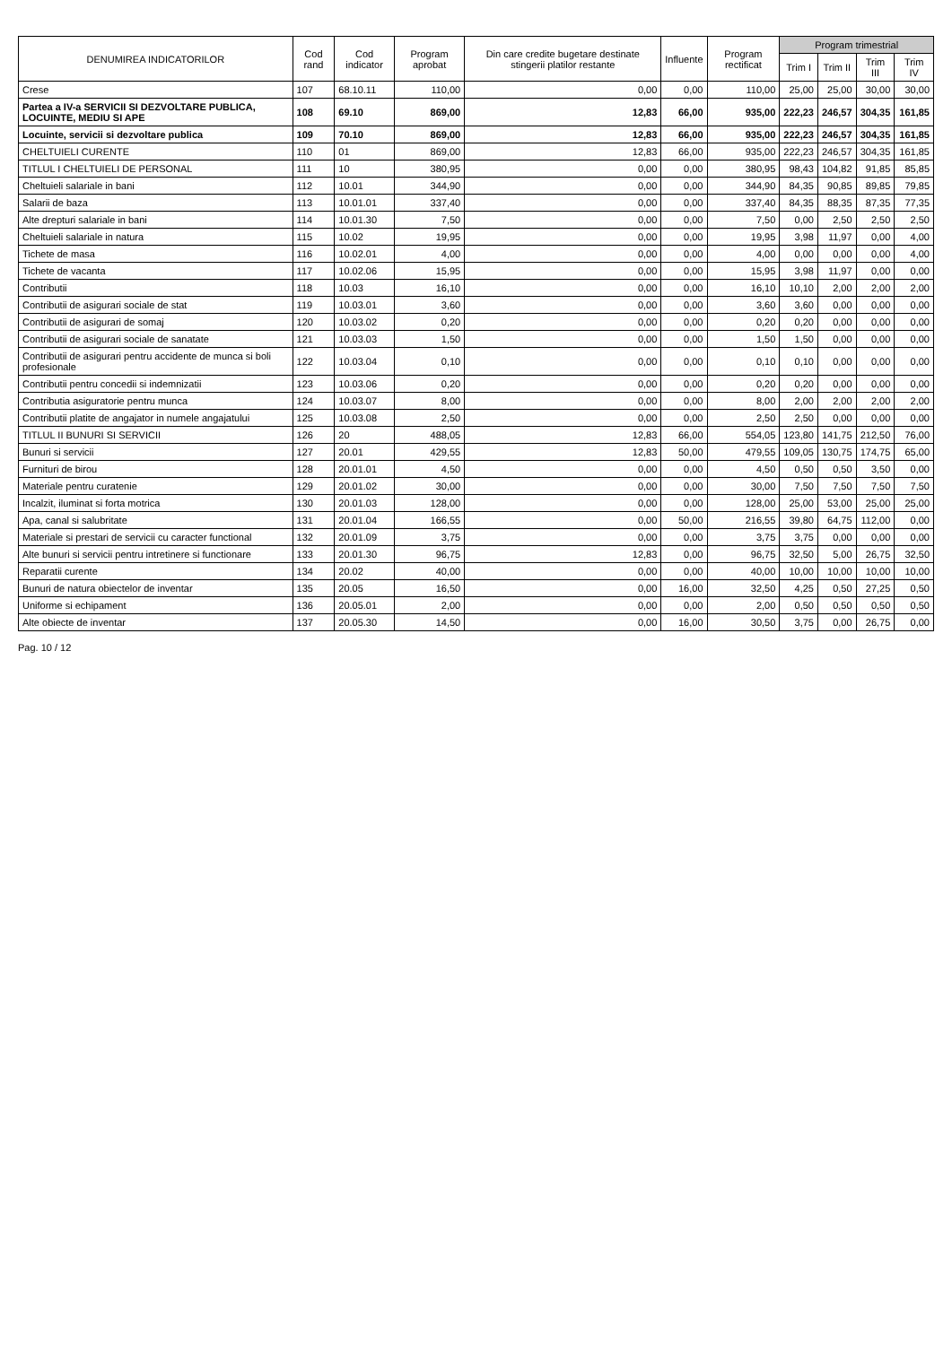| DENUMIREA INDICATORILOR | Cod rand | Cod indicator | Program aprobat | Din care credite bugetare destinate stingerii platilor restante | Influente | Program rectificat | Program trimestrial | | | |
| --- | --- | --- | --- | --- | --- | --- | --- | --- | --- | --- |
| | | | | | | | Trim I | Trim II | Trim III | Trim IV |
| Crese | 107 | 68.10.11 | 110,00 | 0,00 | 0,00 | 110,00 | 25,00 | 25,00 | 30,00 | 30,00 |
| Partea a IV-a SERVICII SI DEZVOLTARE PUBLICA, LOCUINTE, MEDIU SI APE | 108 | 69.10 | 869,00 | 12,83 | 66,00 | 935,00 | 222,23 | 246,57 | 304,35 | 161,85 |
| Locuinte, servicii si dezvoltare publica | 109 | 70.10 | 869,00 | 12,83 | 66,00 | 935,00 | 222,23 | 246,57 | 304,35 | 161,85 |
| CHELTUIELI CURENTE | 110 | 01 | 869,00 | 12,83 | 66,00 | 935,00 | 222,23 | 246,57 | 304,35 | 161,85 |
| TITLUL I CHELTUIELI DE PERSONAL | 111 | 10 | 380,95 | 0,00 | 0,00 | 380,95 | 98,43 | 104,82 | 91,85 | 85,85 |
| Cheltuieli salariale in bani | 112 | 10.01 | 344,90 | 0,00 | 0,00 | 344,90 | 84,35 | 90,85 | 89,85 | 79,85 |
| Salarii de baza | 113 | 10.01.01 | 337,40 | 0,00 | 0,00 | 337,40 | 84,35 | 88,35 | 87,35 | 77,35 |
| Alte drepturi salariale in bani | 114 | 10.01.30 | 7,50 | 0,00 | 0,00 | 7,50 | 0,00 | 2,50 | 2,50 | 2,50 |
| Cheltuieli salariale in natura | 115 | 10.02 | 19,95 | 0,00 | 0,00 | 19,95 | 3,98 | 11,97 | 0,00 | 4,00 |
| Tichete de masa | 116 | 10.02.01 | 4,00 | 0,00 | 0,00 | 4,00 | 0,00 | 0,00 | 0,00 | 4,00 |
| Tichete de vacanta | 117 | 10.02.06 | 15,95 | 0,00 | 0,00 | 15,95 | 3,98 | 11,97 | 0,00 | 0,00 |
| Contributii | 118 | 10.03 | 16,10 | 0,00 | 0,00 | 16,10 | 10,10 | 2,00 | 2,00 | 2,00 |
| Contributii de asigurari sociale de stat | 119 | 10.03.01 | 3,60 | 0,00 | 0,00 | 3,60 | 3,60 | 0,00 | 0,00 | 0,00 |
| Contributii de asigurari de somaj | 120 | 10.03.02 | 0,20 | 0,00 | 0,00 | 0,20 | 0,20 | 0,00 | 0,00 | 0,00 |
| Contributii de asigurari sociale de sanatate | 121 | 10.03.03 | 1,50 | 0,00 | 0,00 | 1,50 | 1,50 | 0,00 | 0,00 | 0,00 |
| Contributii de asigurari pentru accidente de munca si boli profesionale | 122 | 10.03.04 | 0,10 | 0,00 | 0,00 | 0,10 | 0,10 | 0,00 | 0,00 | 0,00 |
| Contributii pentru concedii si indemnizatii | 123 | 10.03.06 | 0,20 | 0,00 | 0,00 | 0,20 | 0,20 | 0,00 | 0,00 | 0,00 |
| Contributia asiguratorie pentru munca | 124 | 10.03.07 | 8,00 | 0,00 | 0,00 | 8,00 | 2,00 | 2,00 | 2,00 | 2,00 |
| Contributii platite de angajator in numele angajatului | 125 | 10.03.08 | 2,50 | 0,00 | 0,00 | 2,50 | 2,50 | 0,00 | 0,00 | 0,00 |
| TITLUL II BUNURI SI SERVICII | 126 | 20 | 488,05 | 12,83 | 66,00 | 554,05 | 123,80 | 141,75 | 212,50 | 76,00 |
| Bunuri si servicii | 127 | 20.01 | 429,55 | 12,83 | 50,00 | 479,55 | 109,05 | 130,75 | 174,75 | 65,00 |
| Furnituri de birou | 128 | 20.01.01 | 4,50 | 0,00 | 0,00 | 4,50 | 0,50 | 0,50 | 3,50 | 0,00 |
| Materiale pentru curatenie | 129 | 20.01.02 | 30,00 | 0,00 | 0,00 | 30,00 | 7,50 | 7,50 | 7,50 | 7,50 |
| Incalzit, iluminat si forta motrica | 130 | 20.01.03 | 128,00 | 0,00 | 0,00 | 128,00 | 25,00 | 53,00 | 25,00 | 25,00 |
| Apa, canal si salubritate | 131 | 20.01.04 | 166,55 | 0,00 | 50,00 | 216,55 | 39,80 | 64,75 | 112,00 | 0,00 |
| Materiale si prestari de servicii cu caracter functional | 132 | 20.01.09 | 3,75 | 0,00 | 0,00 | 3,75 | 3,75 | 0,00 | 0,00 | 0,00 |
| Alte bunuri si servicii pentru intretinere si functionare | 133 | 20.01.30 | 96,75 | 12,83 | 0,00 | 96,75 | 32,50 | 5,00 | 26,75 | 32,50 |
| Reparatii curente | 134 | 20.02 | 40,00 | 0,00 | 0,00 | 40,00 | 10,00 | 10,00 | 10,00 | 10,00 |
| Bunuri de natura obiectelor de inventar | 135 | 20.05 | 16,50 | 0,00 | 16,00 | 32,50 | 4,25 | 0,50 | 27,25 | 0,50 |
| Uniforme si echipament | 136 | 20.05.01 | 2,00 | 0,00 | 0,00 | 2,00 | 0,50 | 0,50 | 0,50 | 0,50 |
| Alte obiecte de inventar | 137 | 20.05.30 | 14,50 | 0,00 | 16,00 | 30,50 | 3,75 | 0,00 | 26,75 | 0,00 |
Pag. 10 / 12